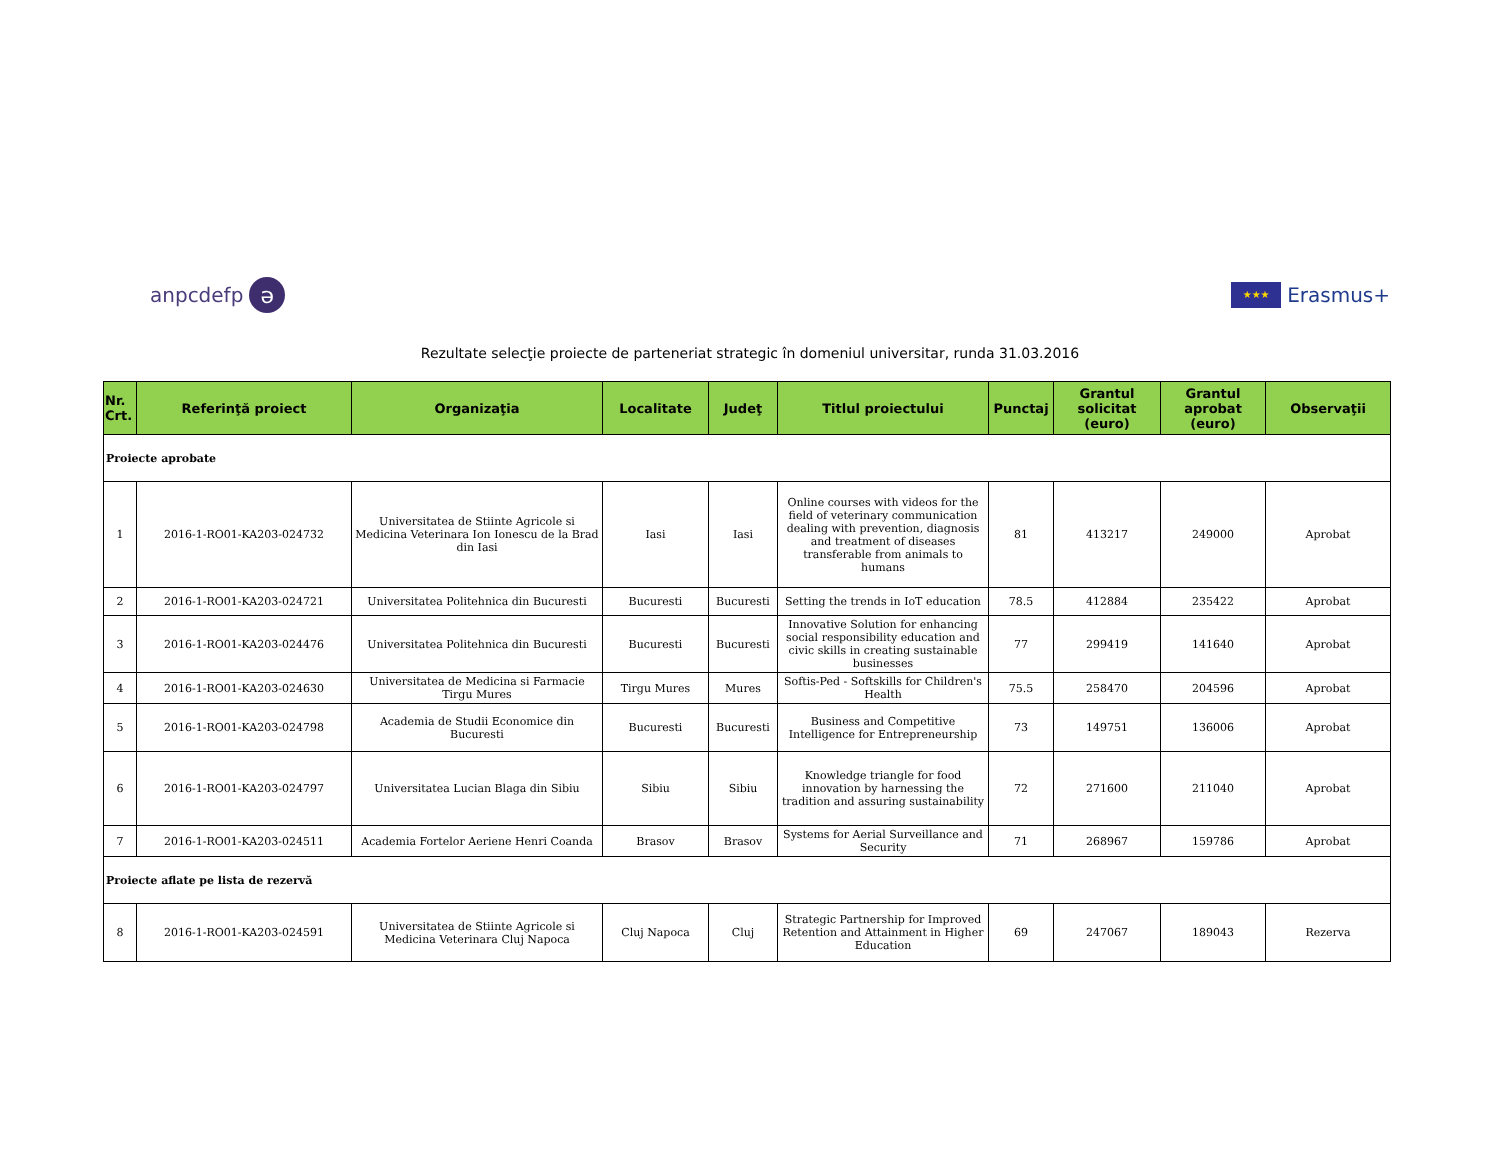anpcdefp ə
★★★ Erasmus+
Rezultate selecţie proiecte de parteneriat strategic în domeniul universitar, runda 31.03.2016
| Nr. Crt. | Referinţă proiect | Organizaţia | Localitate | Judeţ | Titlul proiectului | Punctaj | Grantul solicitat (euro) | Grantul aprobat (euro) | Observaţii |
| --- | --- | --- | --- | --- | --- | --- | --- | --- | --- |
| Proiecte aprobate | | | | | | | | | |
| 1 | 2016-1-RO01-KA203-024732 | Universitatea de Stiinte Agricole si Medicina Veterinara Ion Ionescu de la Brad din Iasi | Iasi | Iasi | Online courses with videos for the field of veterinary communication dealing with prevention, diagnosis and treatment of diseases transferable from animals to humans | 81 | 413217 | 249000 | Aprobat |
| 2 | 2016-1-RO01-KA203-024721 | Universitatea Politehnica din Bucuresti | Bucuresti | Bucuresti | Setting the trends in IoT education | 78.5 | 412884 | 235422 | Aprobat |
| 3 | 2016-1-RO01-KA203-024476 | Universitatea Politehnica din Bucuresti | Bucuresti | Bucuresti | Innovative Solution for enhancing social responsibility education and civic skills in creating sustainable businesses | 77 | 299419 | 141640 | Aprobat |
| 4 | 2016-1-RO01-KA203-024630 | Universitatea de Medicina si Farmacie Tirgu Mures | Tirgu Mures | Mures | Softis-Ped - Softskills for Children's Health | 75.5 | 258470 | 204596 | Aprobat |
| 5 | 2016-1-RO01-KA203-024798 | Academia de Studii Economice din Bucuresti | Bucuresti | Bucuresti | Business and Competitive Intelligence for Entrepreneurship | 73 | 149751 | 136006 | Aprobat |
| 6 | 2016-1-RO01-KA203-024797 | Universitatea Lucian Blaga din Sibiu | Sibiu | Sibiu | Knowledge triangle for food innovation by harnessing the tradition and assuring sustainability | 72 | 271600 | 211040 | Aprobat |
| 7 | 2016-1-RO01-KA203-024511 | Academia Fortelor Aeriene Henri Coanda | Brasov | Brasov | Systems for Aerial Surveillance and Security | 71 | 268967 | 159786 | Aprobat |
| Proiecte aflate pe lista de rezervă | | | | | | | | | |
| 8 | 2016-1-RO01-KA203-024591 | Universitatea de Stiinte Agricole si Medicina Veterinara Cluj Napoca | Cluj Napoca | Cluj | Strategic Partnership for Improved Retention and Attainment in Higher Education | 69 | 247067 | 189043 | Rezerva |